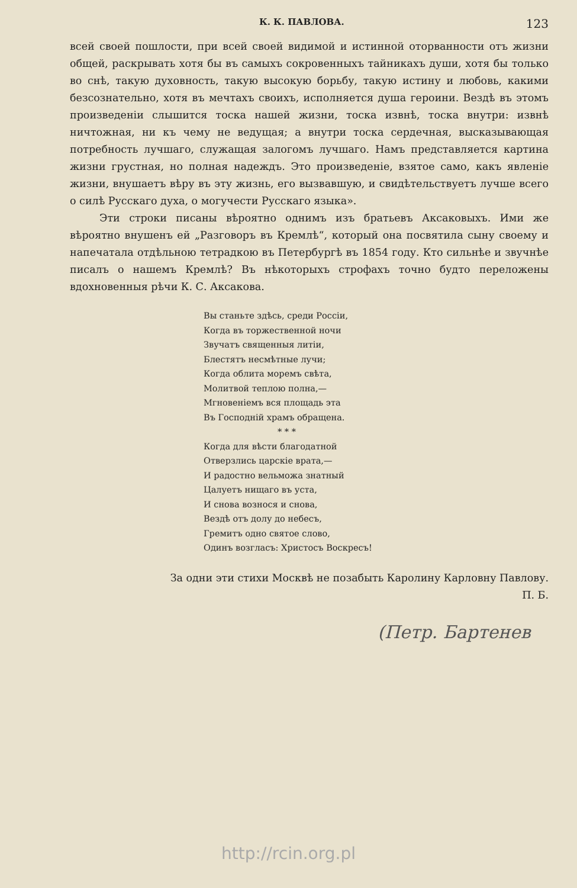К. К. ПАВЛОВА. 123
всей своей пошлости, при всей своей видимой и истинной оторванности отъ жизни общей, раскрывать хотя бы въ самыхъ сокровенныхъ тайникахъ души, хотя бы только во снѣ, такую духовность, такую высокую борьбу, такую истину и любовь, какими безсознательно, хотя въ мечтахъ своихъ, исполняется душа героини. Вездѣ въ этомъ произведеніи слышится тоска нашей жизни, тоска извнѣ, тоска внутри: извнѣ ничтожная, ни къ чему не ведущая; а внутри тоска сердечная, высказывающая потребность лучшаго, служащая залогомъ лучшаго. Намъ представляется картина жизни грустная, но полная надеждъ. Это произведеніе, взятое само, какъ явленіе жизни, внушаетъ вѣру въ эту жизнь, его вызвавшую, и свидѣтельствуетъ лучше всего о силѣ Русскаго духа, о могучести Русскаго языка».
Эти строки писаны вѣроятно однимъ изъ братьевъ Аксаковыхъ. Ими же вѣроятно внушенъ ей „Разговоръ въ Кремлѣ“, который она посвятила сыну своему и напечатала отдѣльною тетрадкою въ Петербургѣ въ 1854 году. Кто сильнѣе и звучнѣе писалъ о нашемъ Кремлѣ? Въ нѣкоторыхъ строфахъ точно будто переложены вдохновенныя рѣчи К. С. Аксакова.
Вы станьте здѣсь, среди Россіи,
Когда въ торжественной ночи
Звучатъ священныя литіи,
Блестятъ несмѣтные лучи;
Когда облита моремъ свѣта,
Молитвой теплою полна,—
Мгновеніемъ вся площадь эта
Въ Господній храмъ обращена.
* * *
Когда для вѣсти благодатной
Отверзлись царскіе врата,—
И радостно вельможа знатный
Цалуетъ нищаго въ уста,
И снова вознося и снова,
Вездѣ отъ долу до небесъ,
Гремитъ одно святое слово,
Одинъ возгласъ: Христосъ Воскресъ!
За одни эти стихи Москвѣ не позабыть Каролину Карловну Павлову.
П. Б.
(Петр. Бартенев
http://rcin.org.pl